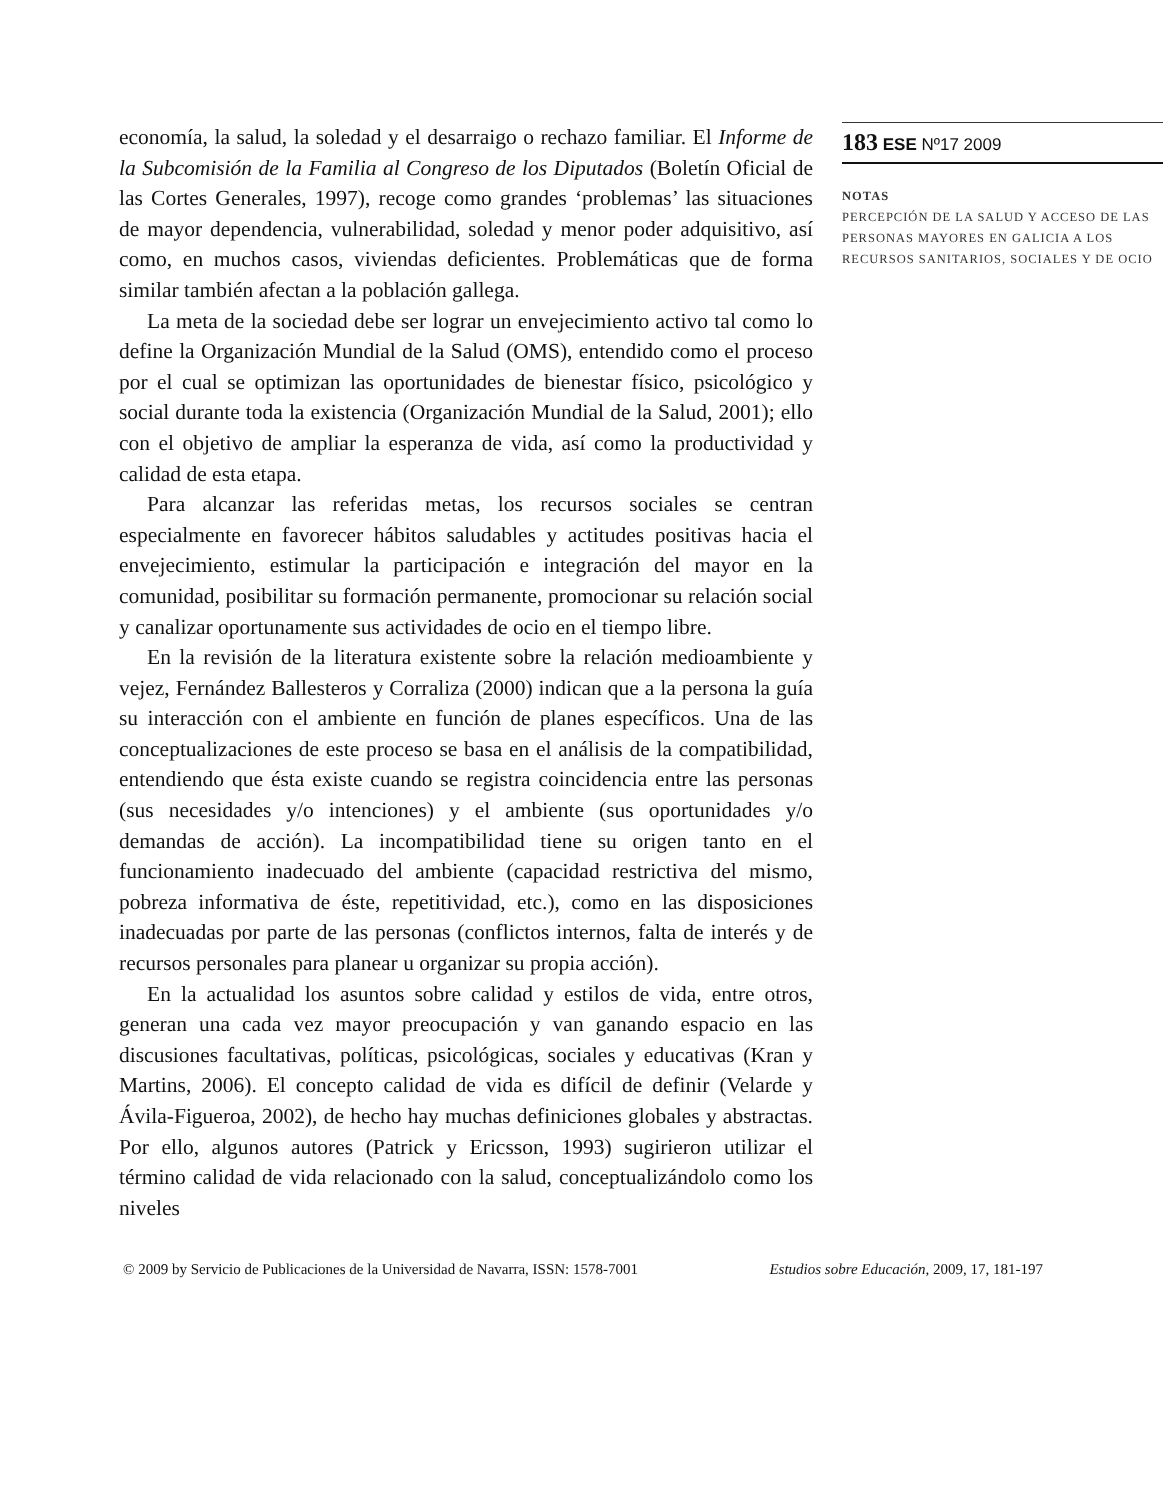economía, la salud, la soledad y el desarraigo o rechazo familiar. El Informe de la Subcomisión de la Familia al Congreso de los Diputados (Boletín Oficial de las Cortes Generales, 1997), recoge como grandes ‘problemas’ las situaciones de mayor dependencia, vulnerabilidad, soledad y menor poder adquisitivo, así como, en muchos casos, viviendas deficientes. Problemáticas que de forma similar también afectan a la población gallega.
La meta de la sociedad debe ser lograr un envejecimiento activo tal como lo define la Organización Mundial de la Salud (OMS), entendido como el proceso por el cual se optimizan las oportunidades de bienestar físico, psicológico y social durante toda la existencia (Organización Mundial de la Salud, 2001); ello con el objetivo de ampliar la esperanza de vida, así como la productividad y calidad de esta etapa.
Para alcanzar las referidas metas, los recursos sociales se centran especialmente en favorecer hábitos saludables y actitudes positivas hacia el envejecimiento, estimular la participación e integración del mayor en la comunidad, posibilitar su formación permanente, promocionar su relación social y canalizar oportunamente sus actividades de ocio en el tiempo libre.
En la revisión de la literatura existente sobre la relación medioambiente y vejez, Fernández Ballesteros y Corraliza (2000) indican que a la persona la guía su interacción con el ambiente en función de planes específicos. Una de las conceptualizaciones de este proceso se basa en el análisis de la compatibilidad, entendiendo que ésta existe cuando se registra coincidencia entre las personas (sus necesidades y/o intenciones) y el ambiente (sus oportunidades y/o demandas de acción). La incompatibilidad tiene su origen tanto en el funcionamiento inadecuado del ambiente (capacidad restrictiva del mismo, pobreza informativa de éste, repetitividad, etc.), como en las disposiciones inadecuadas por parte de las personas (conflictos internos, falta de interés y de recursos personales para planear u organizar su propia acción).
En la actualidad los asuntos sobre calidad y estilos de vida, entre otros, generan una cada vez mayor preocupación y van ganando espacio en las discusiones facultativas, políticas, psicológicas, sociales y educativas (Kran y Martins, 2006). El concepto calidad de vida es difícil de definir (Velarde y Ávila-Figueroa, 2002), de hecho hay muchas definiciones globales y abstractas. Por ello, algunos autores (Patrick y Ericsson, 1993) sugirieron utilizar el término calidad de vida relacionado con la salud, conceptualizándolo como los niveles
183 ESE Nº17 2009
NOTAS
PERCEPCIÓN DE LA SALUD Y ACCESO DE LAS PERSONAS MAYORES EN GALICIA A LOS RECURSOS SANITARIOS, SOCIALES Y DE OCIO
© 2009 by Servicio de Publicaciones de la Universidad de Navarra, ISSN: 1578-7001 Estudios sobre Educación, 2009, 17, 181-197